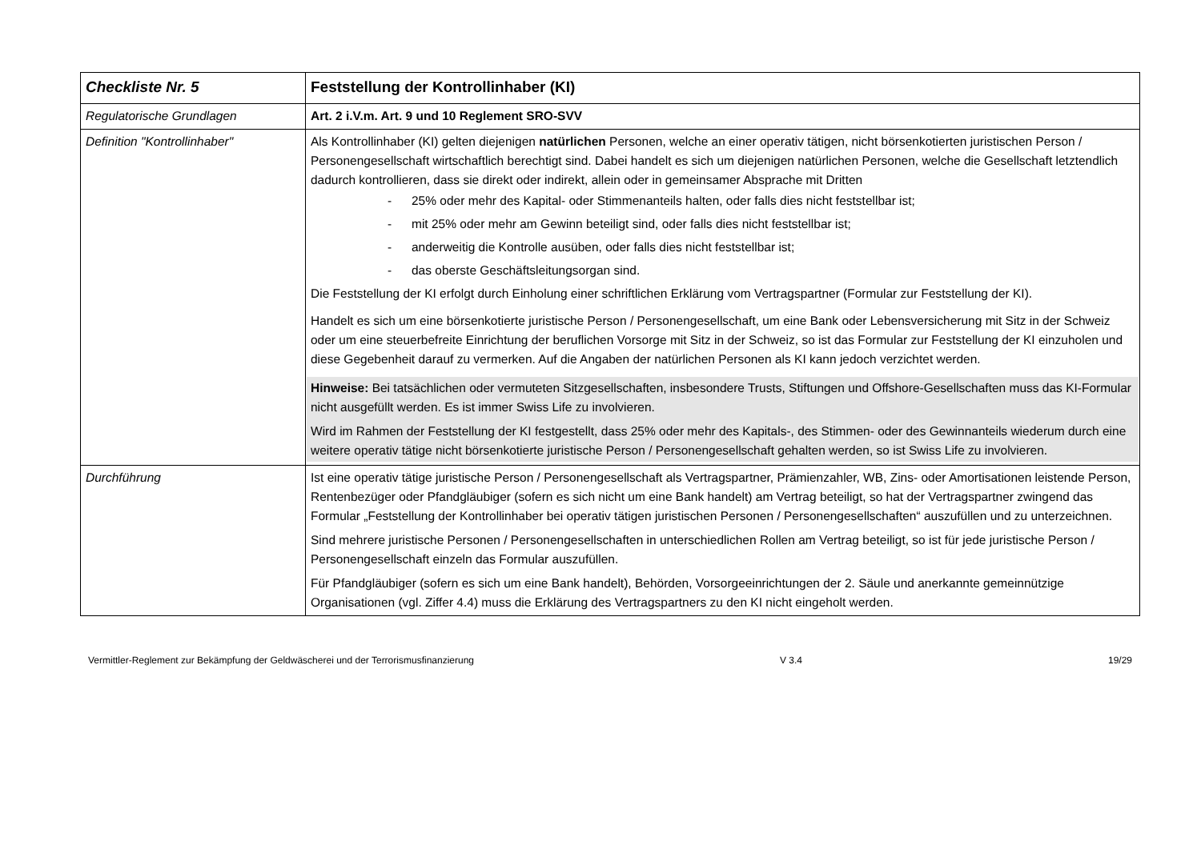| Checkliste Nr. 5 | Feststellung der Kontrollinhaber (KI) |
| Regulatorische Grundlagen | Art. 2 i.V.m. Art. 9 und 10 Reglement SRO-SVV |
| Definition "Kontrollinhaber" | Als Kontrollinhaber (KI) gelten diejenigen natürlichen Personen, welche an einer operativ tätigen, nicht börsenkotierten juristischen Person / Personengesellschaft wirtschaftlich berechtigt sind. Dabei handelt es sich um diejenigen natürlichen Personen, welche die Gesellschaft letztendlich dadurch kontrollieren, dass sie direkt oder indirekt, allein oder in gemeinsamer Absprache mit Dritten - 25% oder mehr des Kapital- oder Stimmenanteils halten, oder falls dies nicht feststellbar ist; - mit 25% oder mehr am Gewinn beteiligt sind, oder falls dies nicht feststellbar ist; - anderweitig die Kontrolle ausüben, oder falls dies nicht feststellbar ist; - das oberste Geschäftsleitungsorgan sind. Die Feststellung der KI erfolgt durch Einholung einer schriftlichen Erklärung vom Vertragspartner (Formular zur Feststellung der KI). Handelt es sich um eine börsenkotierte juristische Person / Personengesellschaft, um eine Bank oder Lebensversicherung mit Sitz in der Schweiz oder um eine steuerbefreite Einrichtung der beruflichen Vorsorge mit Sitz in der Schweiz, so ist das Formular zur Feststellung der KI einzuholen und diese Gegebenheit darauf zu vermerken. Auf die Angaben der natürlichen Personen als KI kann jedoch verzichtet werden. Hinweise: Bei tatsächlichen oder vermuteten Sitzgesellschaften, insbesondere Trusts, Stiftungen und Offshore-Gesellschaften muss das KI-Formular nicht ausgefüllt werden. Es ist immer Swiss Life zu involvieren. Wird im Rahmen der Feststellung der KI festgestellt, dass 25% oder mehr des Kapitals-, des Stimmen- oder des Gewinnanteils wiederum durch eine weitere operativ tätige nicht börsenkotierte juristische Person / Personengesellschaft gehalten werden, so ist Swiss Life zu involvieren. |
| Durchführung | Ist eine operativ tätige juristische Person / Personengesellschaft als Vertragspartner, Prämienzahler, WB, Zins- oder Amortisationen leistende Person, Rentenbezüger oder Pfandgläubiger (sofern es sich nicht um eine Bank handelt) am Vertrag beteiligt, so hat der Vertragspartner zwingend das Formular „Feststellung der Kontrollinhaber bei operativ tätigen juristischen Personen / Personengesellschaften“ auszufüllen und zu unterzeichnen. Sind mehrere juristische Personen / Personengesellschaften in unterschiedlichen Rollen am Vertrag beteiligt, so ist für jede juristische Person / Personengesellschaft einzeln das Formular auszufüllen. Für Pfandgläubiger (sofern es sich um eine Bank handelt), Behörden, Vorsorgeeinrichtungen der 2. Säule und anerkannte gemeinnützige Organisationen (vgl. Ziffer 4.4) muss die Erklärung des Vertragspartners zu den KI nicht eingeholt werden. |
Vermittler-Reglement zur Bekämpfung der Geldwäscherei und der Terrorismusfinanzierung V 3.4 19/29